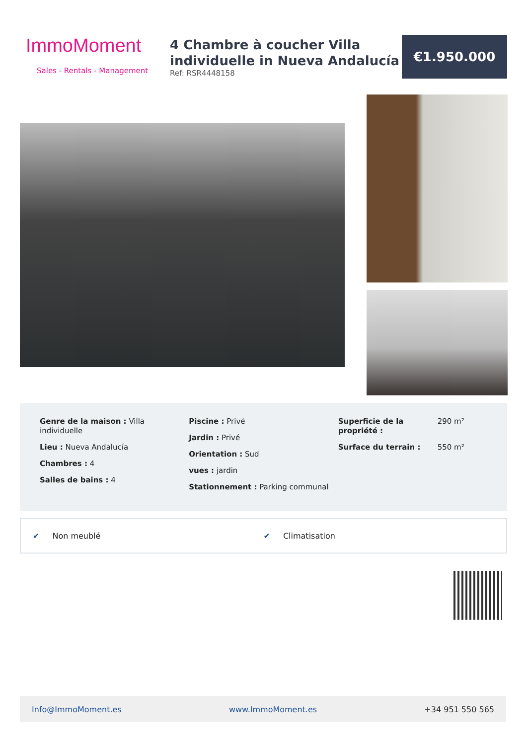ImmoMoment
Sales - Rentals - Management
4 Chambre à coucher Villa individuelle in Nueva Andalucía
Ref: RSR4448158
€1.950.000
Genre de la maison : Villa individuelle
Lieu : Nueva Andalucía
Chambres : 4
Salles de bains : 4
Piscine : Privé
Jardin : Privé
Orientation : Sud
vues : jardin
Stationnement : Parking communal
Superficie de la propriété : 290 m²
Surface du terrain : 550 m²
✔ Non meublé ✔ Climatisation
Info@ImmoMoment.es www.ImmoMoment.es +34 951 550 565